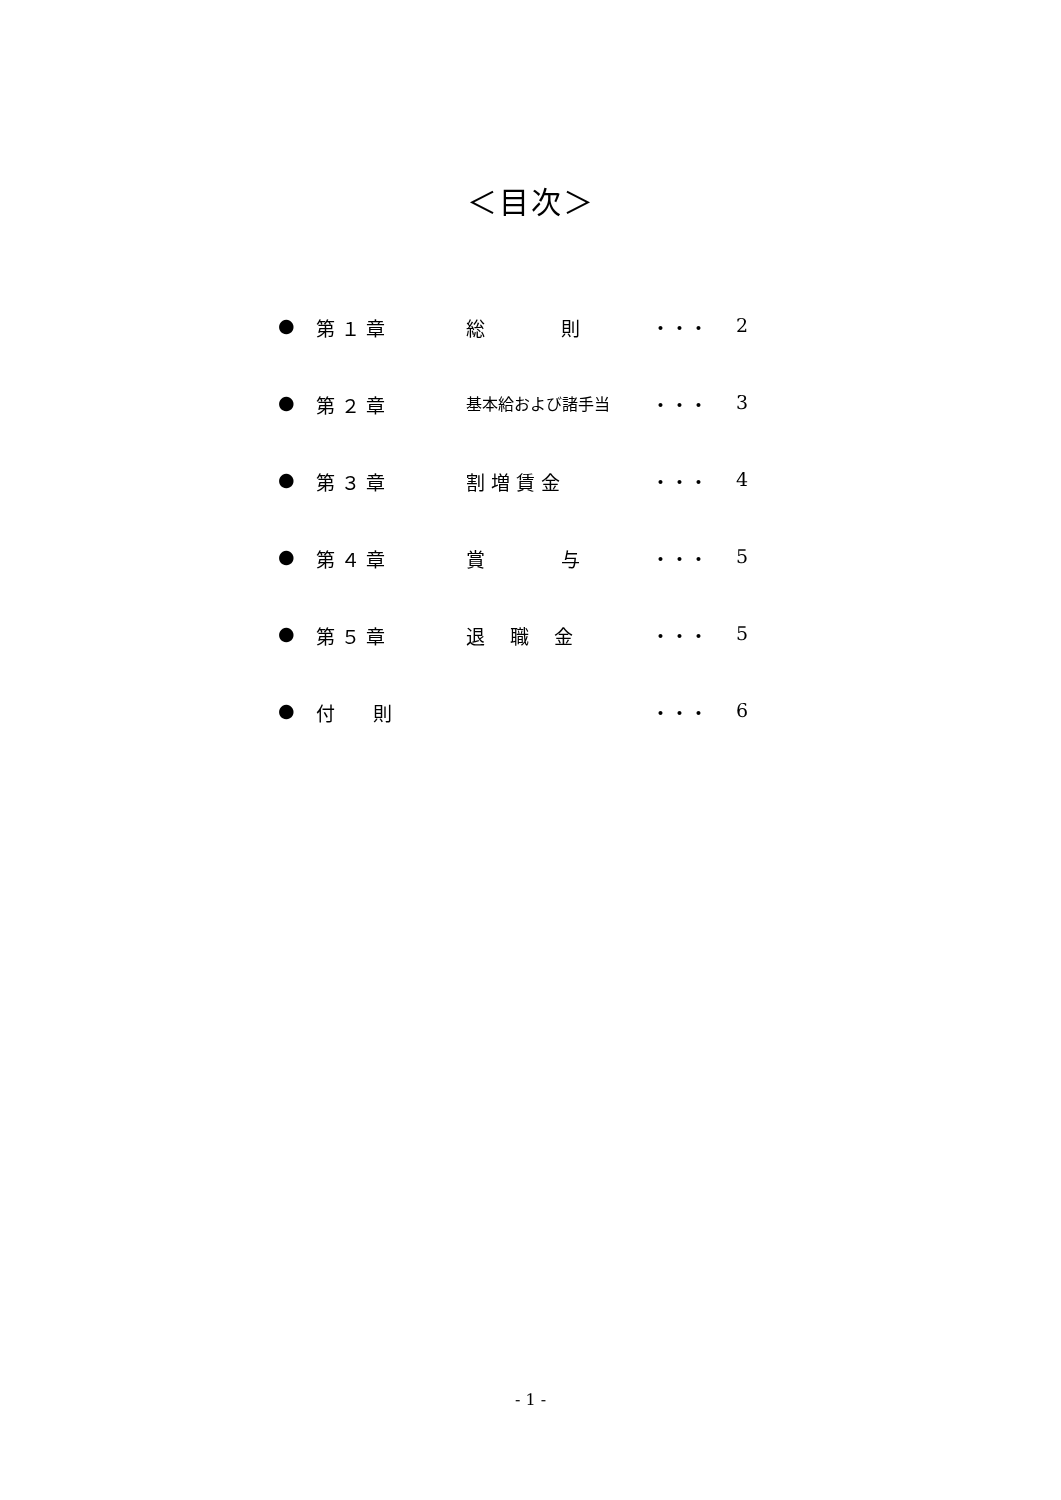＜目次＞
● 第 １ 章 総　　　　則 ・・・ 2
● 第 ２ 章 基本給および諸手当 ・・・ 3
● 第 ３ 章 割 増 賃 金 ・・・ 4
● 第 ４ 章 賞　　　　与 ・・・ 5
● 第 ５ 章 退　 職　 金 ・・・ 5
● 付　　則 ・・・ 6
- 1 -